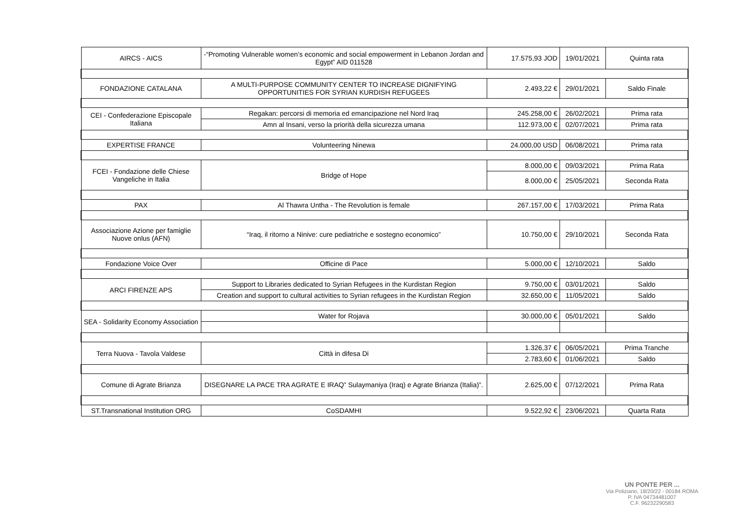| AIRCS - AICS | -“Promoting Vulnerable women’s economic and social empowerment in Lebanon Jordan and Egypt” AID 011528 | 17.575,93 JOD | 19/01/2021 | Quinta rata |
| FONDAZIONE CATALANA | A MULTI-PURPOSE COMMUNITY CENTER TO INCREASE DIGNIFYING OPPORTUNITIES FOR SYRIAN KURDISH REFUGEES | 2.493,22 € | 29/01/2021 | Saldo Finale |
| CEI - Confederazione Episcopale Italiana | Regakan: percorsi di memoria ed emancipazione nel Nord Iraq | 245.258,00 € | 26/02/2021 | Prima rata |
| | Amn al Insani, verso la priorità della sicurezza umana | 112.973,00 € | 02/07/2021 | Prima rata |
| EXPERTISE FRANCE | Volunteering Ninewa | 24.000,00 USD | 06/08/2021 | Prima rata |
| FCEI - Fondazione delle Chiese Vangeliche in Italia | Bridge of Hope | 8.000,00 € | 09/03/2021 | Prima Rata |
| | | 8.000,00 € | 25/05/2021 | Seconda Rata |
| PAX | Al Thawra Untha - The Revolution is female | 267.157,00 € | 17/03/2021 | Prima Rata |
| Associazione Azione per famiglie Nuove onlus (AFN) | “Iraq, il ritorno a Ninive: cure pediatriche e sostegno economico” | 10.750,00 € | 29/10/2021 | Seconda Rata |
| Fondazione Voice Over | Officine di Pace | 5.000,00 € | 12/10/2021 | Saldo |
| ARCI FIRENZE APS | Support to Libraries dedicated to Syrian Refugees in the Kurdistan Region | 9.750,00 € | 03/01/2021 | Saldo |
| | Creation and support to cultural activities to Syrian refugees in the Kurdistan Region | 32.650,00 € | 11/05/2021 | Saldo |
| SEA - Solidarity Economy Association | Water for Rojava | 30.000,00 € | 05/01/2021 | Saldo |
| Terra Nuova - Tavola Valdese | Città in difesa Di | 1.326,37 € | 06/05/2021 | Prima Tranche |
| | | 2.783,60 € | 01/06/2021 | Saldo |
| Comune di Agrate Brianza | DISEGNARE LA PACE TRA AGRATE E IRAQ” Sulaymaniya (Iraq) e Agrate Brianza (Italia)”. | 2.625,00 € | 07/12/2021 | Prima Rata |
| ST.Transnational Institution ORG | CoSDAMHI | 9.522,92 € | 23/06/2021 | Quarta Rata |
UN PONTE PER ...
Via Poliziano, 18/20/22 - 00184 ROMA
P. IVA 04734481007
C.F. 96232290583